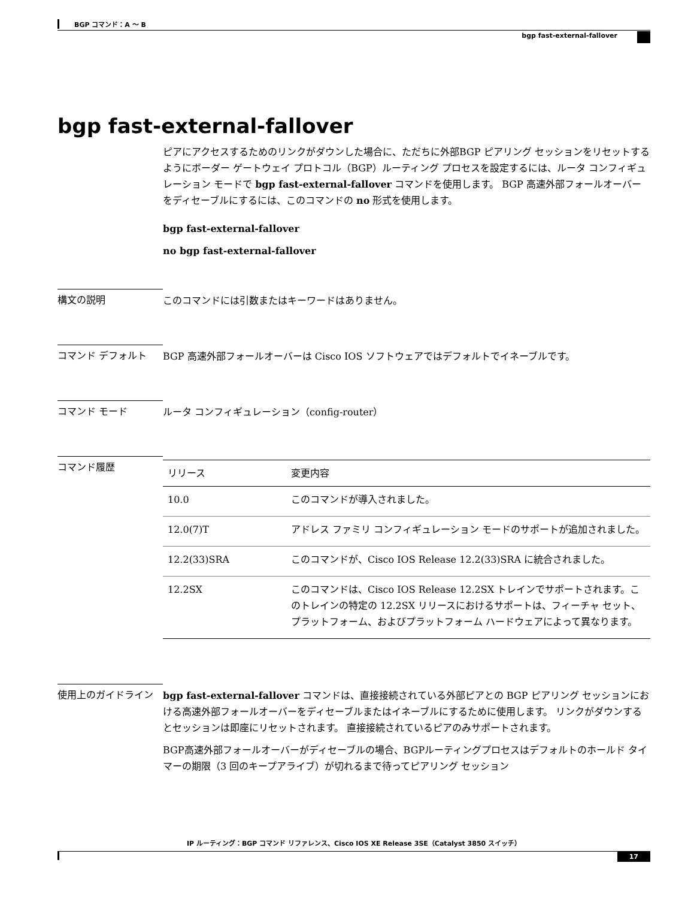BGP コマンド：A ～ B
bgp fast-external-fallover
bgp fast-external-fallover
ピアにアクセスするためのリンクがダウンした場合に、ただちに外部BGP ピアリング セッションをリセットするようにボーダー ゲートウェイ プロトコル（BGP）ルーティング プロセスを設定するには、ルータ コンフィギュレーション モードで bgp fast-external-fallover コマンドを使用します。 BGP 高速外部フォールオーバーをディセーブルにするには、このコマンドの no 形式を使用します。
bgp fast-external-fallover
no bgp fast-external-fallover
構文の説明
このコマンドには引数またはキーワードはありません。
コマンド デフォルト
BGP 高速外部フォールオーバーは Cisco IOS ソフトウェアではデフォルトでイネーブルです。
コマンド モード
ルータ コンフィギュレーション（config-router）
コマンド履歴
| リリース | 変更内容 |
| --- | --- |
| 10.0 | このコマンドが導入されました。 |
| 12.0(7)T | アドレス ファミリ コンフィギュレーション モードのサポートが追加されました。 |
| 12.2(33)SRA | このコマンドが、Cisco IOS Release 12.2(33)SRA に統合されました。 |
| 12.2SX | このコマンドは、Cisco IOS Release 12.2SX トレインでサポートされます。このトレインの特定の 12.2SX リリースにおけるサポートは、フィーチャ セット、プラットフォーム、およびプラットフォーム ハードウェアによって異なります。 |
使用上のガイドライン
bgp fast-external-fallover コマンドは、直接接続されている外部ピアとの BGP ピアリング セッションにおける高速外部フォールオーバーをディセーブルまたはイネーブルにするために使用します。 リンクがダウンするとセッションは即座にリセットされます。 直接接続されているピアのみサポートされます。
BGP高速外部フォールオーバーがディセーブルの場合、BGPルーティングプロセスはデフォルトのホールド タイマーの期限（3 回のキープアライブ）が切れるまで待ってピアリング セッション
IP ルーティング：BGP コマンド リファレンス、Cisco IOS XE Release 3SE（Catalyst 3850 スイッチ）
17